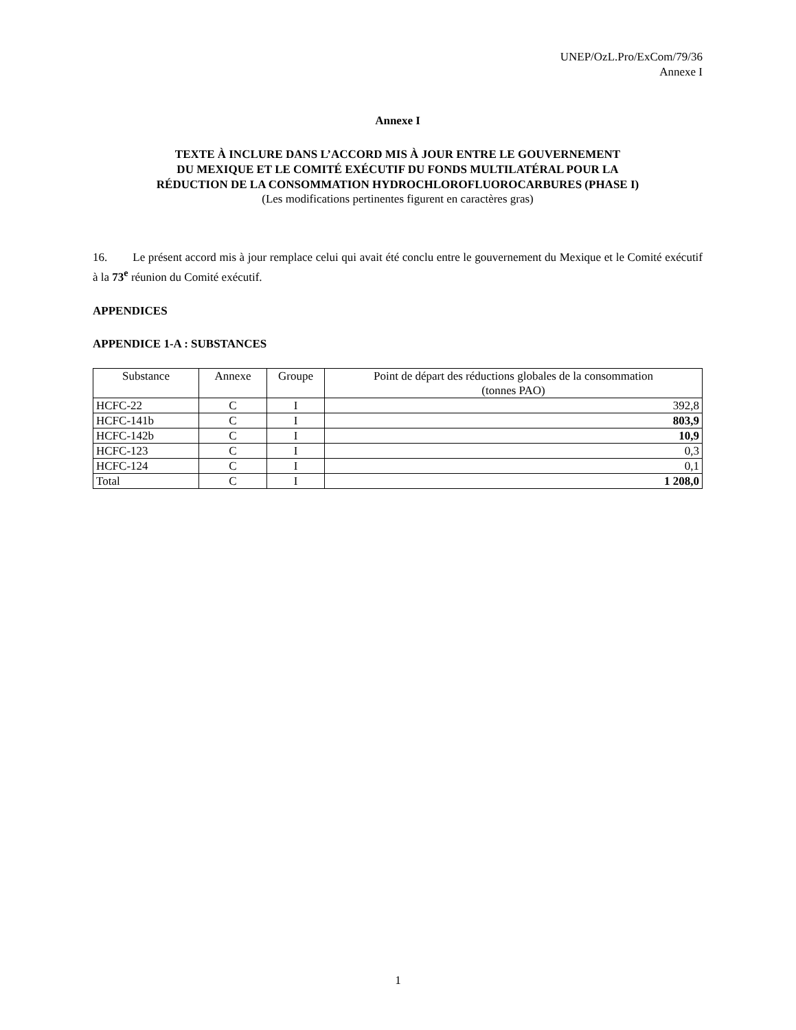UNEP/OzL.Pro/ExCom/79/36
Annexe I
Annexe I
TEXTE À INCLURE DANS L’ACCORD MIS À JOUR ENTRE LE GOUVERNEMENT
DU MEXIQUE ET LE COMITÉ EXÉCUTIF DU FONDS MULTILATÉRAL POUR LA
RÉDUCTION DE LA CONSOMMATION HYDROCHLOROFLUOROCARBURES (PHASE I)
(Les modifications pertinentes figurent en caractères gras)
16. Le présent accord mis à jour remplace celui qui avait été conclu entre le gouvernement du Mexique et le Comité exécutif à la 73<sup>e</sup> réunion du Comité exécutif.
APPENDICES
APPENDICE 1-A : SUBSTANCES
| Substance | Annexe | Groupe | Point de départ des réductions globales de la consommation (tonnes PAO) |
| --- | --- | --- | --- |
| HCFC-22 | C | I | 392,8 |
| HCFC-141b | C | I | 803,9 |
| HCFC-142b | C | I | 10,9 |
| HCFC-123 | C | I | 0,3 |
| HCFC-124 | C | I | 0,1 |
| Total | C | I | 1 208,0 |
1